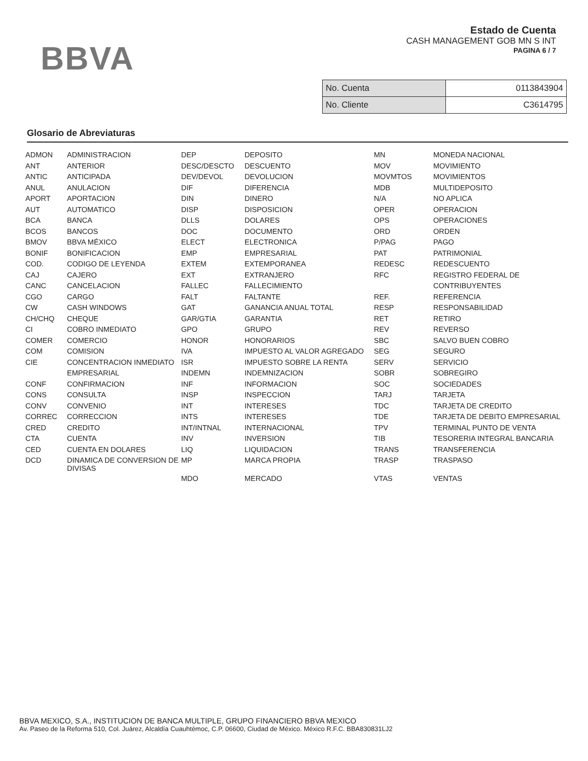BBVA
Estado de Cuenta
CASH MANAGEMENT GOB MN S INT
PAGINA 6 / 7
| No. Cuenta | 0113843904 |
| No. Cliente | C3614795 |
Glosario de Abreviaturas
| ADMON | ADMINISTRACION | DEP | DEPOSITO | MN | MONEDA NACIONAL |
| ANT | ANTERIOR | DESC/DESCTO | DESCUENTO | MOV | MOVIMIENTO |
| ANTIC | ANTICIPADA | DEV/DEVOL | DEVOLUCION | MOVMTOS | MOVIMIENTOS |
| ANUL | ANULACION | DIF | DIFERENCIA | MDB | MULTIDEPOSITO |
| APORT | APORTACION | DIN | DINERO | N/A | NO APLICA |
| AUT | AUTOMATICO | DISP | DISPOSICION | OPER | OPERACION |
| BCA | BANCA | DLLS | DOLARES | OPS | OPERACIONES |
| BCOS | BANCOS | DOC | DOCUMENTO | ORD | ORDEN |
| BMOV | BBVA MÉXICO | ELECT | ELECTRONICA | P/PAG | PAGO |
| BONIF | BONIFICACION | EMP | EMPRESARIAL | PAT | PATRIMONIAL |
| COD. | CODIGO DE LEYENDA | EXTEM | EXTEMPORANEA | REDESC | REDESCUENTO |
| CAJ | CAJERO | EXT | EXTRANJERO | RFC | REGISTRO FEDERAL DE |
| CANC | CANCELACION | FALLEC | FALLECIMIENTO | | CONTRIBUYENTES |
| CGO | CARGO | FALT | FALTANTE | REF. | REFERENCIA |
| CW | CASH WINDOWS | GAT | GANANCIA ANUAL TOTAL | RESP | RESPONSABILIDAD |
| CH/CHQ | CHEQUE | GAR/GTIA | GARANTIA | RET | RETIRO |
| CI | COBRO INMEDIATO | GPO | GRUPO | REV | REVERSO |
| COMER | COMERCIO | HONOR | HONORARIOS | SBC | SALVO BUEN COBRO |
| COM | COMISION | IVA | IMPUESTO AL VALOR AGREGADO | SEG | SEGURO |
| CIE | CONCENTRACION INMEDIATO | ISR | IMPUESTO SOBRE LA RENTA | SERV | SERVICIO |
| | EMPRESARIAL | INDEMN | INDEMNIZACION | SOBR | SOBREGIRO |
| CONF | CONFIRMACION | INF | INFORMACION | SOC | SOCIEDADES |
| CONS | CONSULTA | INSP | INSPECCION | TARJ | TARJETA |
| CONV | CONVENIO | INT | INTERESES | TDC | TARJETA DE CREDITO |
| CORREC | CORRECCION | INTS | INTERESES | TDE | TARJETA DE DEBITO EMPRESARIAL |
| CRED | CREDITO | INT/INTNAL | INTERNACIONAL | TPV | TERMINAL PUNTO DE VENTA |
| CTA | CUENTA | INV | INVERSION | TIB | TESORERIA INTEGRAL BANCARIA |
| CED | CUENTA EN DOLARES | LIQ | LIQUIDACION | TRANS | TRANSFERENCIA |
| DCD | DINAMICA DE CONVERSION DE DIVISAS | MP | MARCA PROPIA | TRASP | TRASPASO |
| | | MDO | MERCADO | VTAS | VENTAS |
BBVA MEXICO, S.A., INSTITUCION DE BANCA MULTIPLE, GRUPO FINANCIERO BBVA MEXICO
Av. Paseo de la Reforma 510, Col. Juárez, Alcaldía Cuauhtémoc, C.P. 06600, Ciudad de México. México R.F.C. BBA830831LJ2